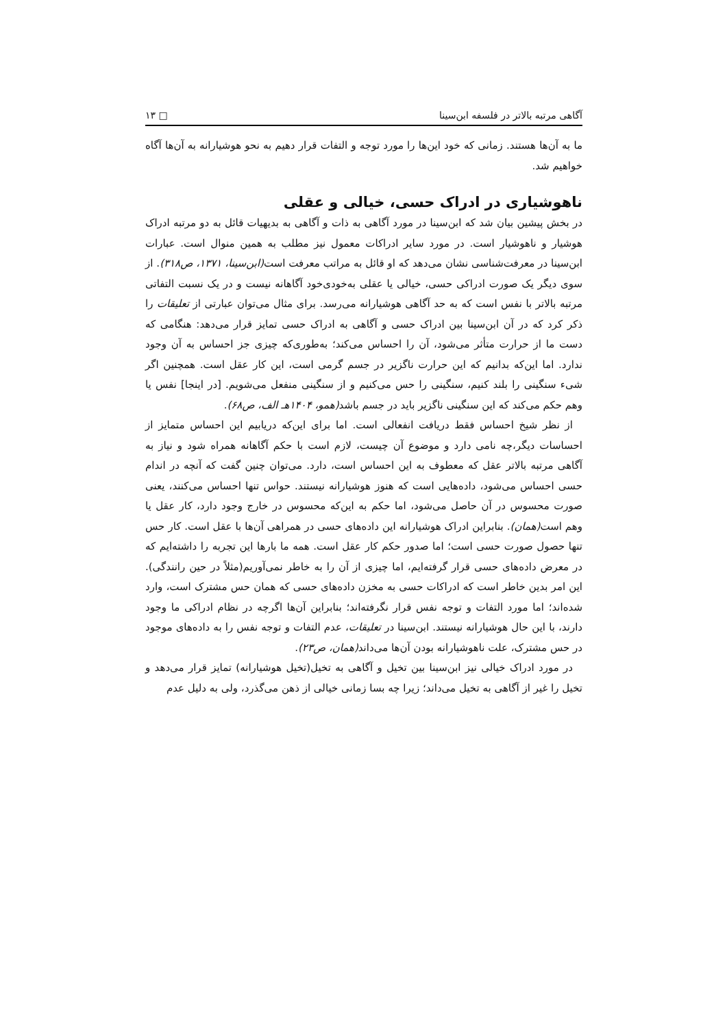آگاهی مرتبه بالاتر در فلسفه ابن‌سینا □ ۱۳
ما به آن‌ها هستند. زمانی که خود این‌ها را مورد توجه و التفات قرار دهیم به نحو هوشیارانه به آن‌ها آگاه خواهیم شد.
ناهوشیاری در ادراک حسی، خیالی و عقلی
در بخش پیشین بیان شد که ابن‌سینا در مورد آگاهی به ذات و آگاهی به بدیهیات قائل به دو مرتبه ادراک هوشیار و ناهوشیار است. در مورد سایر ادراکات معمول نیز مطلب به همین منوال است. عبارات ابن‌سینا در معرفت‌شناسی نشان می‌دهد که او قائل به مراتب معرفت است(ابن‌سینا، ۱۳۷۱، ص۳۱۸). از سوی دیگر یک صورت ادراکی حسی، خیالی یا عقلی به‌خودی‌خود آگاهانه نیست و در یک نسبت التفاتی مرتبه بالاتر با نفس است که به حد آگاهی هوشیارانه می‌رسد. برای مثال می‌توان عبارتی از تعلیقات را ذکر کرد که در آن ابن‌سینا بین ادراک حسی و آگاهی به ادراک حسی تمایز قرار می‌دهد: هنگامی که دست ما از حرارت متأثر می‌شود، آن را احساس می‌کند؛ به‌طوری‌که چیزی جز احساس به آن وجود ندارد. اما این‌که بدانیم که این حرارت ناگزیر در جسم گرمی است، این کار عقل است. همچنین اگر شیء سنگینی را بلند کنیم، سنگینی را حس می‌کنیم و از سنگینی منفعل می‌شویم. [در اینجا] نفس یا وهم حکم می‌کند که این سنگینی ناگزیر باید در جسم باشد(همو، ۱۴۰۴هـ الف، ص۶۸).
از نظر شیخ احساس فقط دریافت انفعالی است. اما برای این‌که دریابیم این احساس متمایز از احساسات دیگر،چه نامی دارد و موضوع آن چیست، لازم است با حکم آگاهانه همراه شود و نیاز به آگاهی مرتبه بالاتر عقل که معطوف به این احساس است، دارد. می‌توان چنین گفت که آنچه در اندام حسی احساس می‌شود، داده‌هایی است که هنوز هوشیارانه نیستند. حواس تنها احساس می‌کنند، یعنی صورت محسوس در آن حاصل می‌شود، اما حکم به این‌که محسوس در خارج وجود دارد، کار عقل یا وهم است(همان). بنابراین ادراک هوشیارانه این داده‌های حسی در همراهی آن‌ها با عقل است. کار حس تنها حصول صورت حسی است؛ اما صدور حکم کار عقل است. همه ما بارها این تجربه را داشته‌ایم که در معرض داده‌های حسی قرار گرفته‌ایم، اما چیزی از آن را به خاطر نمی‌آوریم(مثلاً در حین رانندگی). این امر بدین خاطر است که ادراکات حسی به مخزن داده‌های حسی که همان حس مشترک است، وارد شده‌اند؛ اما مورد التفات و توجه نفس قرار نگرفته‌اند؛ بنابراین آن‌ها اگرچه در نظام ادراکی ما وجود دارند، با این حال هوشیارانه نیستند. ابن‌سینا در تعلیقات، عدم التفات و توجه نفس را به داده‌های موجود در حس مشترک، علت ناهوشیارانه بودن آن‌ها می‌داند(همان، ص۲۳).
در مورد ادراک خیالی نیز ابن‌سینا بین تخیل و آگاهی به تخیل(تخیل هوشیارانه) تمایز قرار می‌دهد و تخیل را غیر از آگاهی به تخیل می‌داند؛ زیرا چه بسا زمانی خیالی از ذهن می‌گذرد، ولی به دلیل عدم